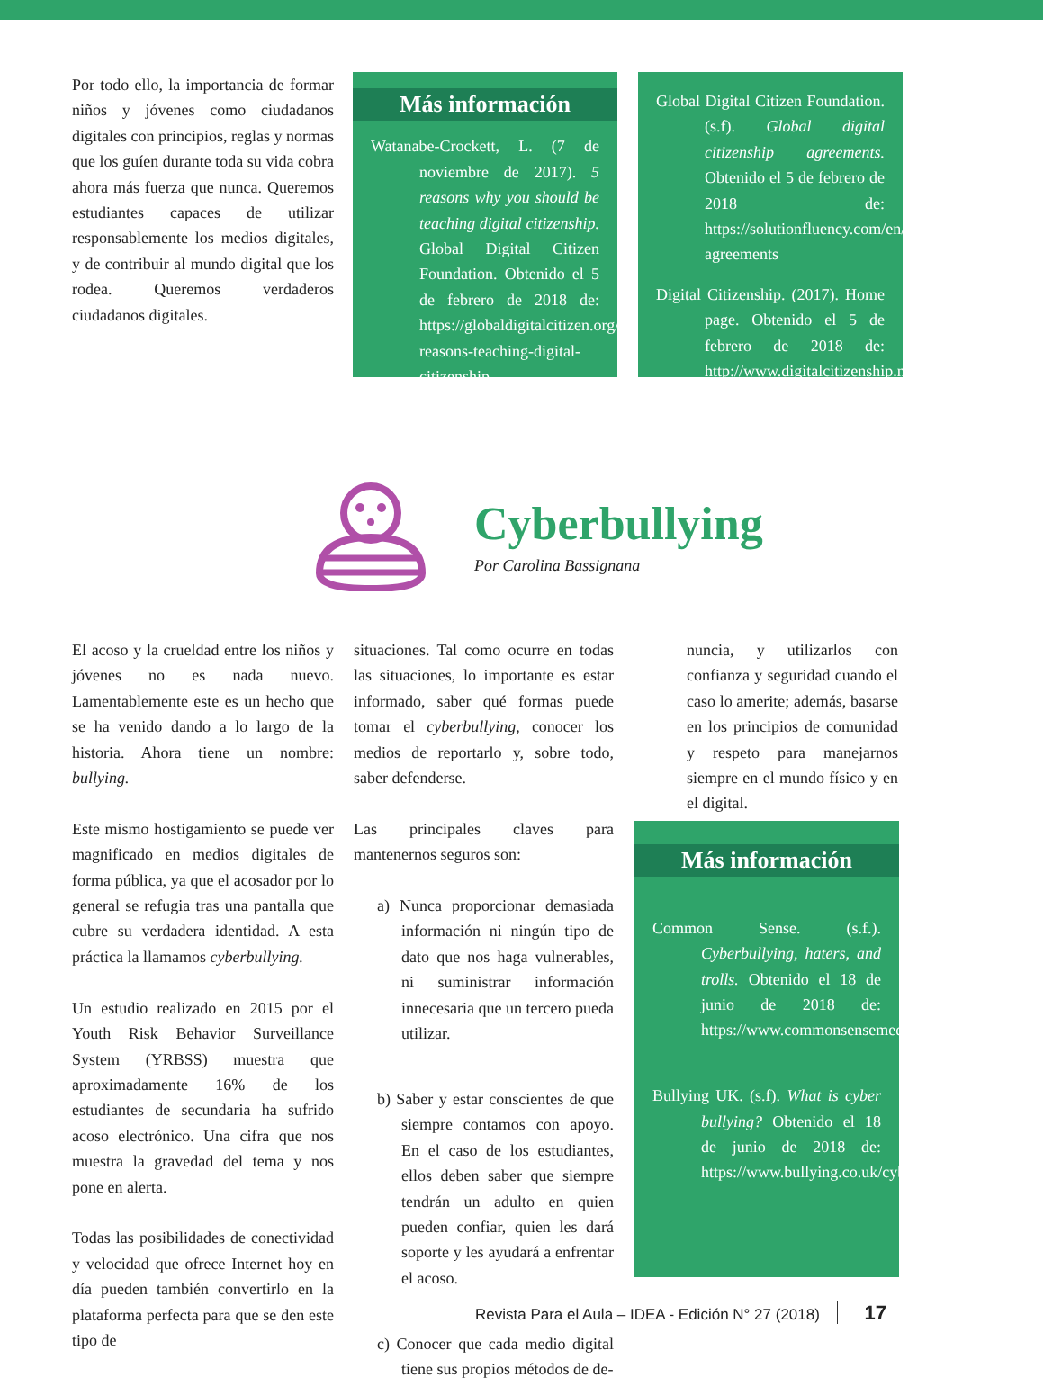Por todo ello, la importancia de formar niños y jóvenes como ciudadanos digitales con principios, reglas y normas que los guíen durante toda su vida cobra ahora más fuerza que nunca. Queremos estudiantes capaces de utilizar responsablemente los medios digitales, y de contribuir al mundo digital que los rodea. Queremos verdaderos ciudadanos digitales.
Más información
Watanabe-Crockett, L. (7 de noviembre de 2017). 5 reasons why you should be teaching digital citizenship. Global Digital Citizen Foundation. Obtenido el 5 de febrero de 2018 de: https://globaldigitalcitizen.org/5-reasons-teaching-digital-citizenship
Global Digital Citizen Foundation. (s.f). Global digital citizenship agreements. Obtenido el 5 de febrero de 2018 de: https://solutionfluency.com/en/downloadables/gdc-agreements
Digital Citizenship. (2017). Home page. Obtenido el 5 de febrero de 2018 de: http://www.digitalcitizenship.net/
Cyberbullying
Por Carolina Bassignana
El acoso y la crueldad entre los niños y jóvenes no es nada nuevo. Lamentablemente este es un hecho que se ha venido dando a lo largo de la historia. Ahora tiene un nombre: bullying.
Este mismo hostigamiento se puede ver magnificado en medios digitales de forma pública, ya que el acosador por lo general se refugia tras una pantalla que cubre su verdadera identidad. A esta práctica la llamamos cyberbullying.
Un estudio realizado en 2015 por el Youth Risk Behavior Surveillance System (YRBSS) muestra que aproximadamente 16% de los estudiantes de secundaria ha sufrido acoso electrónico. Una cifra que nos muestra la gravedad del tema y nos pone en alerta.
Todas las posibilidades de conectividad y velocidad que ofrece Internet hoy en día pueden también convertirlo en la plataforma perfecta para que se den este tipo de
situaciones. Tal como ocurre en todas las situaciones, lo importante es estar informado, saber qué formas puede tomar el cyberbullying, conocer los medios de reportarlo y, sobre todo, saber defenderse.
Las principales claves para mantenernos seguros son:
a) Nunca proporcionar demasiada información ni ningún tipo de dato que nos haga vulnerables, ni suministrar información innecesaria que un tercero pueda utilizar.
b) Saber y estar conscientes de que siempre contamos con apoyo. En el caso de los estudiantes, ellos deben saber que siempre tendrán un adulto en quien pueden confiar, quien les dará soporte y les ayudará a enfrentar el acoso.
c) Conocer que cada medio digital tiene sus propios métodos de de-
nuncia, y utilizarlos con confianza y seguridad cuando el caso lo amerite; además, basarse en los principios de comunidad y respeto para manejarnos siempre en el mundo físico y en el digital.
Más información
Common Sense. (s.f.). Cyberbullying, haters, and trolls. Obtenido el 18 de junio de 2018 de: https://www.commonsensemedia.org/cyberbullying
Bullying UK. (s.f). What is cyber bullying? Obtenido el 18 de junio de 2018 de: https://www.bullying.co.uk/cyberbullying/.
Revista Para el Aula – IDEA - Edición N° 27 (2018) 17